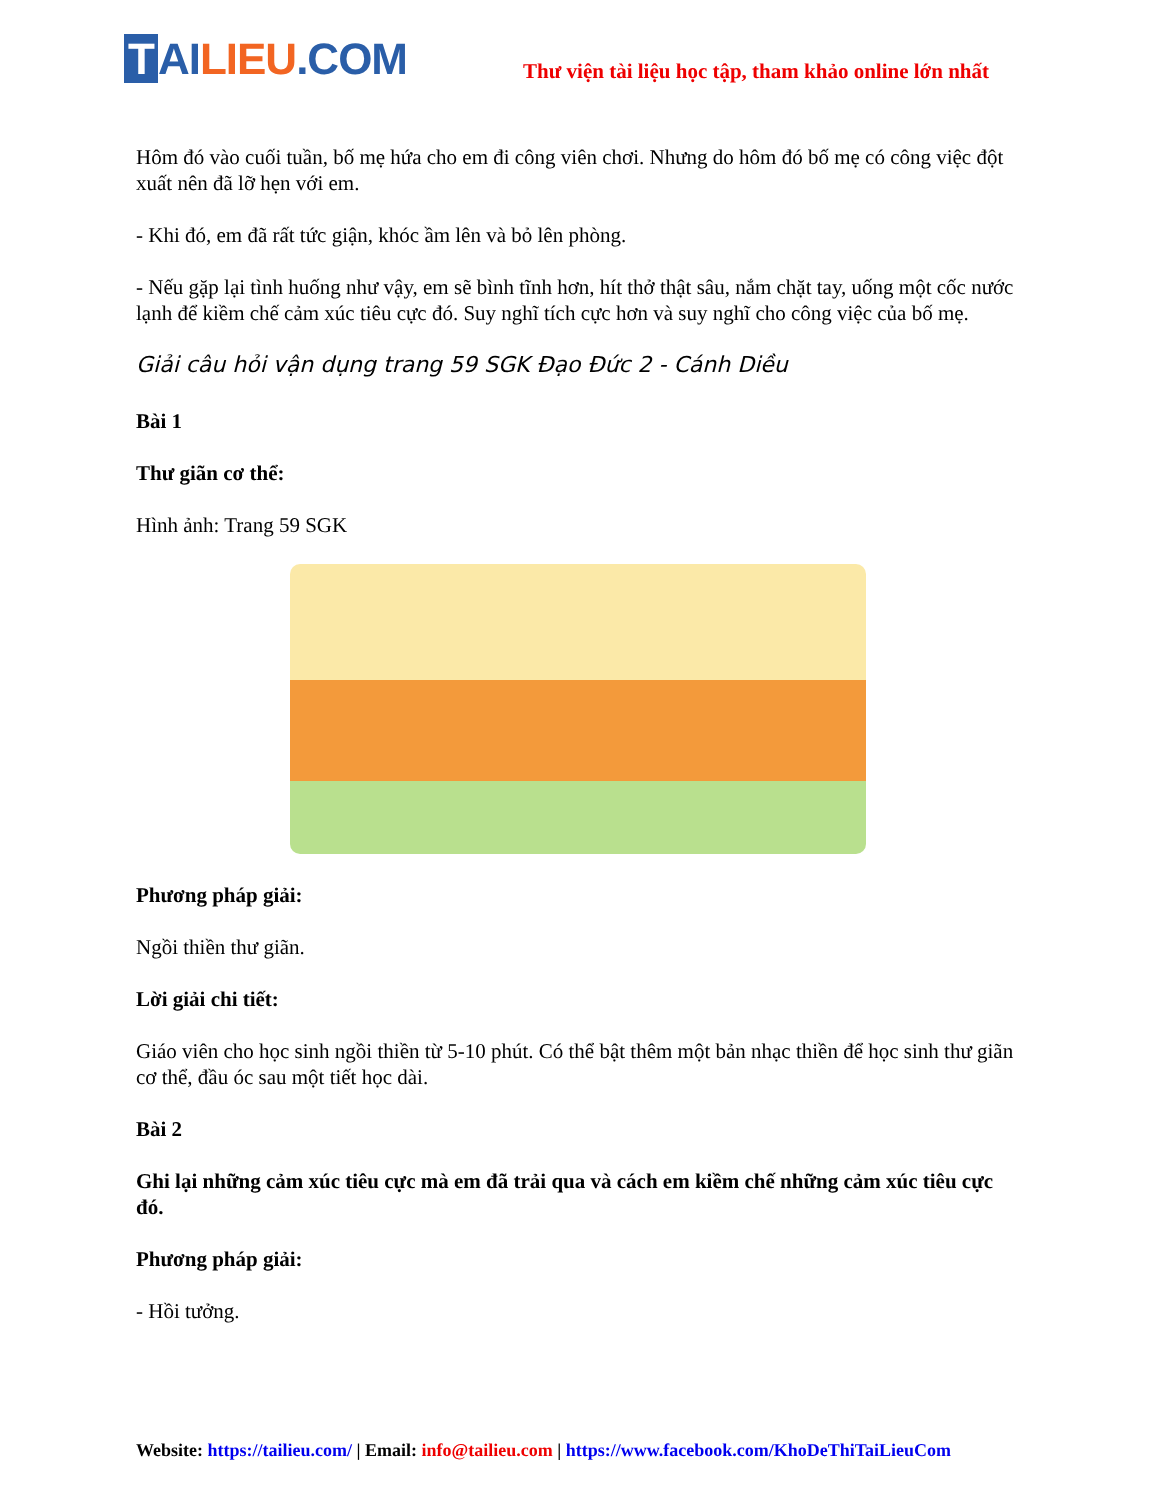T AI LIEU.COM
Thư viện tài liệu học tập, tham khảo online lớn nhất
Hôm đó vào cuối tuần, bố mẹ hứa cho em đi công viên chơi. Nhưng do hôm đó bố mẹ có công việc đột xuất nên đã lỡ hẹn với em.
- Khi đó, em đã rất tức giận, khóc ầm lên và bỏ lên phòng.
- Nếu gặp lại tình huống như vậy, em sẽ bình tĩnh hơn, hít thở thật sâu, nắm chặt tay, uống một cốc nước lạnh để kiềm chế cảm xúc tiêu cực đó. Suy nghĩ tích cực hơn và suy nghĩ cho công việc của bố mẹ.
Giải câu hỏi vận dụng trang 59 SGK Đạo Đức 2 - Cánh Diều
Bài 1
Thư giãn cơ thể:
Hình ảnh: Trang 59 SGK
Phương pháp giải:
Ngồi thiền thư giãn.
Lời giải chi tiết:
Giáo viên cho học sinh ngồi thiền từ 5-10 phút. Có thể bật thêm một bản nhạc thiền để học sinh thư giãn cơ thể, đầu óc sau một tiết học dài.
Bài 2
Ghi lại những cảm xúc tiêu cực mà em đã trải qua và cách em kiềm chế những cảm xúc tiêu cực đó.
Phương pháp giải:
- Hồi tưởng.
Website: https://tailieu.com/ | Email: info@tailieu.com | https://www.facebook.com/KhoDeThiTaiLieuCom